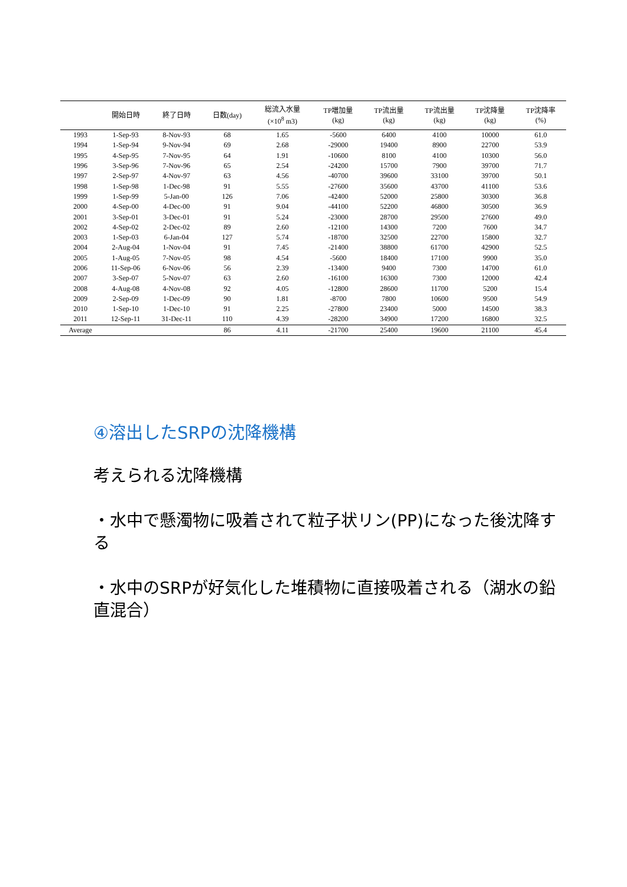| | 開始日時 | 終了日時 | 日数(day) | 総流入水量 (×10<sup>8</sup> m3) | TP増加量 (kg) | TP流出量 (kg) | TP流出量 (kg) | TP沈降量 (kg) | TP沈降率 (%) |
| --- | --- | --- | --- | --- | --- | --- | --- | --- | --- |
| 1993 | 1-Sep-93 | 8-Nov-93 | 68 | 1.65 | -5600 | 6400 | 4100 | 10000 | 61.0 |
| 1994 | 1-Sep-94 | 9-Nov-94 | 69 | 2.68 | -29000 | 19400 | 8900 | 22700 | 53.9 |
| 1995 | 4-Sep-95 | 7-Nov-95 | 64 | 1.91 | -10600 | 8100 | 4100 | 10300 | 56.0 |
| 1996 | 3-Sep-96 | 7-Nov-96 | 65 | 2.54 | -24200 | 15700 | 7900 | 39700 | 71.7 |
| 1997 | 2-Sep-97 | 4-Nov-97 | 63 | 4.56 | -40700 | 39600 | 33100 | 39700 | 50.1 |
| 1998 | 1-Sep-98 | 1-Dec-98 | 91 | 5.55 | -27600 | 35600 | 43700 | 41100 | 53.6 |
| 1999 | 1-Sep-99 | 5-Jan-00 | 126 | 7.06 | -42400 | 52000 | 25800 | 30300 | 36.8 |
| 2000 | 4-Sep-00 | 4-Dec-00 | 91 | 9.04 | -44100 | 52200 | 46800 | 30500 | 36.9 |
| 2001 | 3-Sep-01 | 3-Dec-01 | 91 | 5.24 | -23000 | 28700 | 29500 | 27600 | 49.0 |
| 2002 | 4-Sep-02 | 2-Dec-02 | 89 | 2.60 | -12100 | 14300 | 7200 | 7600 | 34.7 |
| 2003 | 1-Sep-03 | 6-Jan-04 | 127 | 5.74 | -18700 | 32500 | 22700 | 15800 | 32.7 |
| 2004 | 2-Aug-04 | 1-Nov-04 | 91 | 7.45 | -21400 | 38800 | 61700 | 42900 | 52.5 |
| 2005 | 1-Aug-05 | 7-Nov-05 | 98 | 4.54 | -5600 | 18400 | 17100 | 9900 | 35.0 |
| 2006 | 11-Sep-06 | 6-Nov-06 | 56 | 2.39 | -13400 | 9400 | 7300 | 14700 | 61.0 |
| 2007 | 3-Sep-07 | 5-Nov-07 | 63 | 2.60 | -16100 | 16300 | 7300 | 12000 | 42.4 |
| 2008 | 4-Aug-08 | 4-Nov-08 | 92 | 4.05 | -12800 | 28600 | 11700 | 5200 | 15.4 |
| 2009 | 2-Sep-09 | 1-Dec-09 | 90 | 1.81 | -8700 | 7800 | 10600 | 9500 | 54.9 |
| 2010 | 1-Sep-10 | 1-Dec-10 | 91 | 2.25 | -27800 | 23400 | 5000 | 14500 | 38.3 |
| 2011 | 12-Sep-11 | 31-Dec-11 | 110 | 4.39 | -28200 | 34900 | 17200 | 16800 | 32.5 |
| Average | | | 86 | 4.11 | -21700 | 25400 | 19600 | 21100 | 45.4 |
④溶出したSRPの沈降機構
考えられる沈降機構
・水中で懸濁物に吸着されて粒子状リン(PP)になった後沈降する
・水中のSRPが好気化した堆積物に直接吸着される（湖水の鉛直混合）